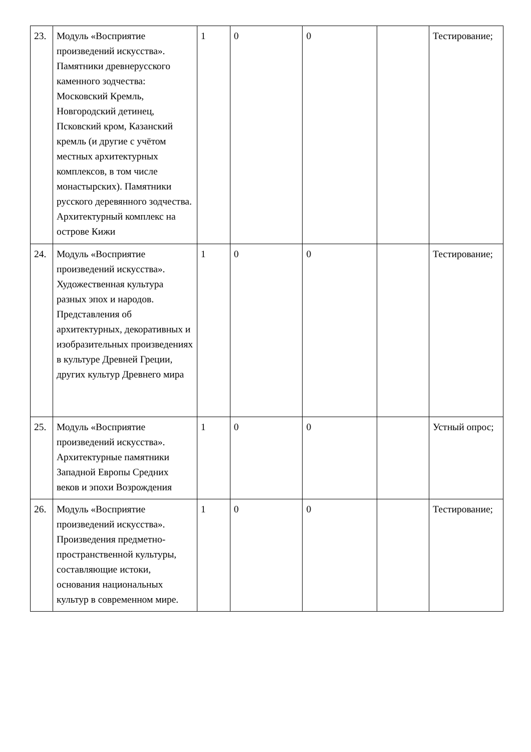| 23. | Модуль «Восприятие произведений искусства». Памятники древнерусского каменного зодчества: Московский Кремль, Новгородский детинец, Псковский кром, Казанский кремль (и другие с учётом местных архитектурных комплексов, в том числе монастырских). Памятники русского деревянного зодчества. Архитектурный комплекс на острове Кижи | 1 | 0 | 0 | | Тестирование; |
| 24. | Модуль «Восприятие произведений искусства». Художественная культура разных эпох и народов. Представления об архитектурных, декоративных и изобразительных произведениях в культуре Древней Греции, других культур Древнего мира | 1 | 0 | 0 | | Тестирование; |
| 25. | Модуль «Восприятие произведений искусства». Архитектурные памятники Западной Европы Средних веков и эпохи Возрождения | 1 | 0 | 0 | | Устный опрос; |
| 26. | Модуль «Восприятие произведений искусства». Произведения предметно-пространственной культуры, составляющие истоки, основания национальных культур в современном мире. | 1 | 0 | 0 | | Тестирование; |